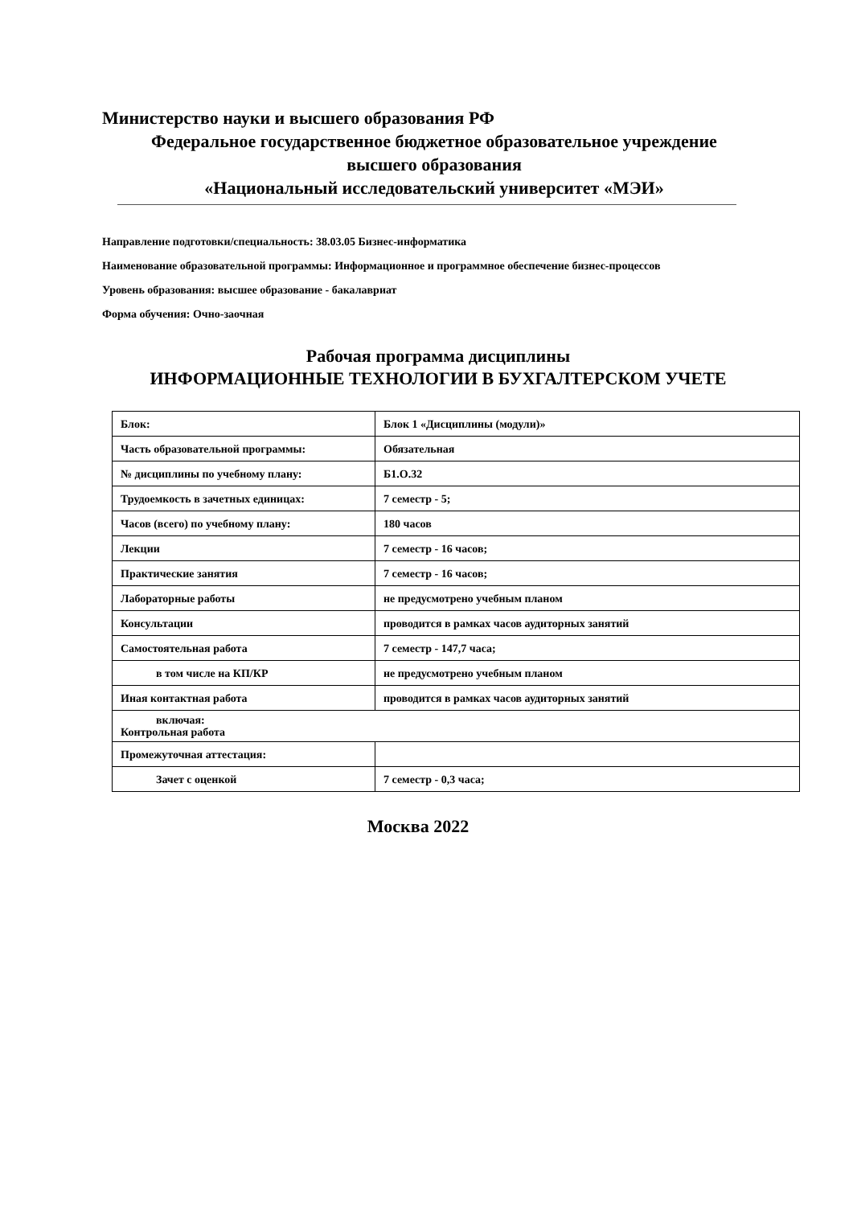Министерство науки и высшего образования РФ
Федеральное государственное бюджетное образовательное учреждение
высшего образования
«Национальный исследовательский университет «МЭИ»
Направление подготовки/специальность: 38.03.05 Бизнес-информатика
Наименование образовательной программы: Информационное и программное обеспечение бизнес-процессов
Уровень образования: высшее образование - бакалавриат
Форма обучения: Очно-заочная
Рабочая программа дисциплины
ИНФОРМАЦИОННЫЕ ТЕХНОЛОГИИ В БУХГАЛТЕРСКОМ УЧЕТЕ
| Блок: | Блок 1 «Дисциплины (модули)» |
| Часть образовательной программы: | Обязательная |
| № дисциплины по учебному плану: | Б1.О.32 |
| Трудоемкость в зачетных единицах: | 7 семестр - 5; |
| Часов (всего) по учебному плану: | 180 часов |
| Лекции | 7 семестр - 16 часов; |
| Практические занятия | 7 семестр - 16 часов; |
| Лабораторные работы | не предусмотрено учебным планом |
| Консультации | проводится в рамках часов аудиторных занятий |
| Самостоятельная работа | 7 семестр - 147,7 часа; |
| в том числе на КП/КР | не предусмотрено учебным планом |
| Иная контактная работа | проводится в рамках часов аудиторных занятий |
| включая: Контрольная работа | |
| Промежуточная аттестация: | |
| Зачет с оценкой | 7 семестр - 0,3 часа; |
Москва 2022